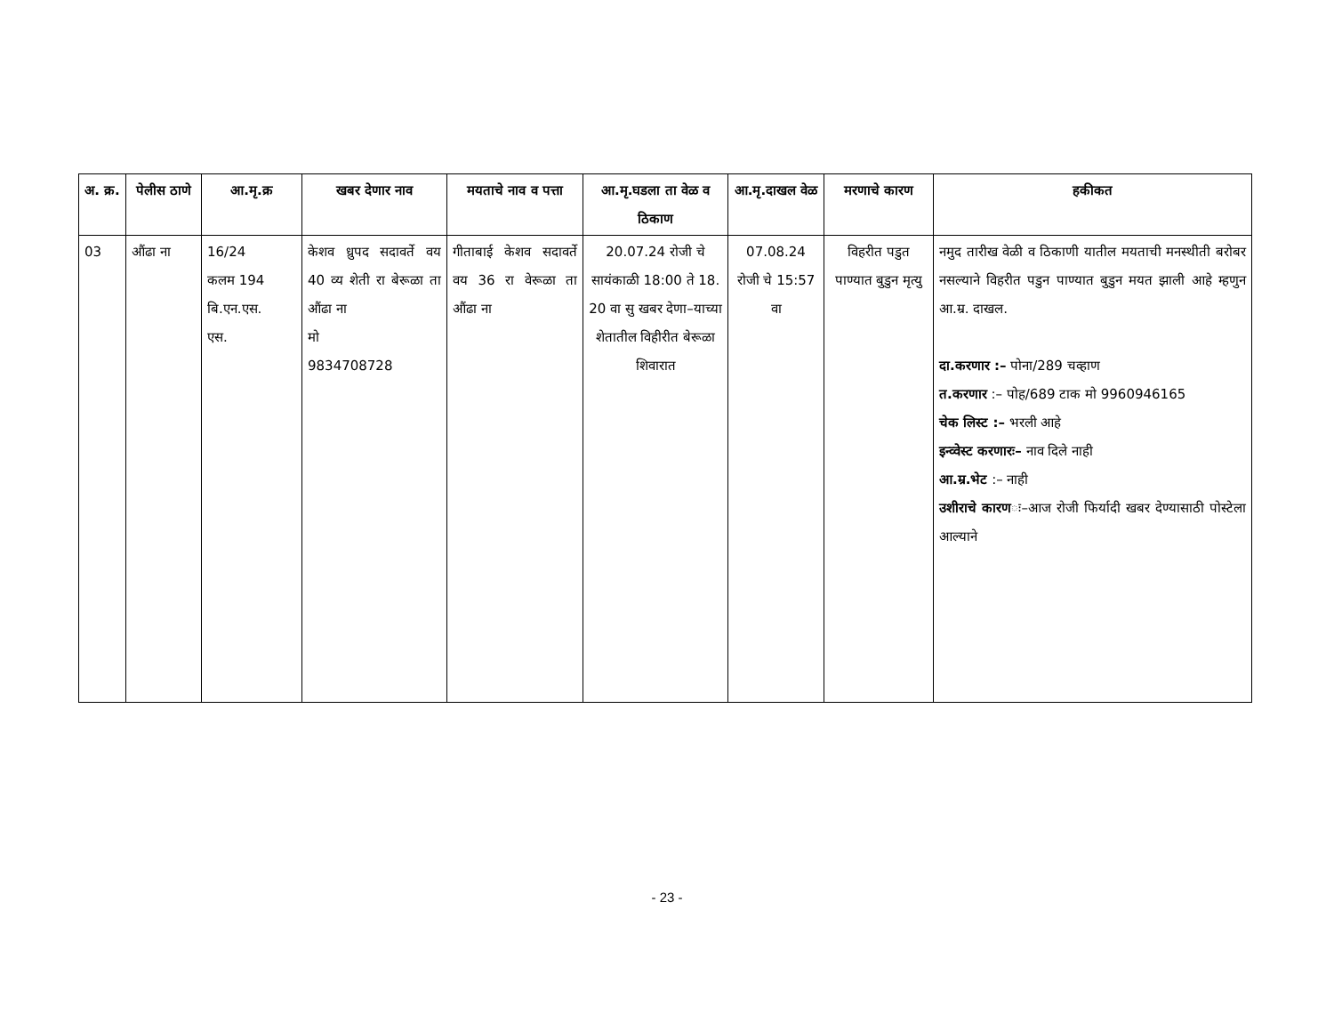| अ. क्र. | पेलीस ठाणे | आ.मृ.क्र | खबर देणार नाव | मयताचे नाव व पत्ता | आ.मृ.घडला ता वेळ व ठिकाण | आ.मृ.दाखल वेळ | मरणाचे कारण | हकीकत |
| --- | --- | --- | --- | --- | --- | --- | --- | --- |
| 03 | औंढा ना | 16/24 कलम 194 बि.एन.एस. एस. | केशव ध्रुपद सदावर्ते वय 40 व्य शेती रा बेरूळा ता औंढा ना मो 9834708728 | गीताबाई केशव सदावर्ते वय 36 रा वेरूळा ता औंढा ना | 20.07.24 रोजी चे सायंकाळी 18:00 ते 18. 20 वा सु खबर देणा–याच्या शेतातील विहीरीत बेरूळा शिवारात | 07.08.24 रोजी चे 15:57 वा | विहरीत पडुत पाण्यात बुडुन मृत्यु | नमुद तारीख वेळी व ठिकाणी यातील मयताची मनस्थीती बरोबर नसल्याने विहरीत पडुन पाण्यात बुडुन मयत झाली आहे म्हणुन आ.म्र. दाखल. दा.करणार :– पोना/289 चव्हाण त.करणार :– पोह/689 टाक मो 9960946165 चेक लिस्ट :– भरली आहे इन्व्वेस्ट करणारः– नाव दिले नाही आ.म्र.भेट :– नाही उशीराचे कारण ः–आज रोजी फिर्यादी खबर देण्यासाठी पोस्टेला आल्याने |
- 23 -